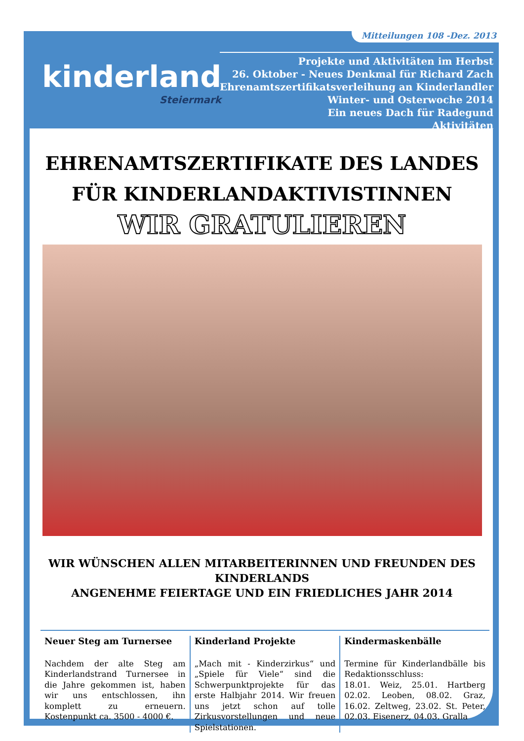Mitteilungen 108 -Dez. 2013
kinderland
Steiermark
Projekte und Aktivitäten im Herbst
26. Oktober - Neues Denkmal für Richard Zach
Ehrenamtszertifikatsverleihung an Kinderlandler
Winter- und Osterwoche 2014
Ein neues Dach für Radegund
Aktivitäten
EHRENAMTSZERTIFIKATE DES LANDES
FÜR KINDERLANDAKTIVISTINNEN
WIR GRATULIEREN
WIR WÜNSCHEN ALLEN MITARBEITERINNEN UND FREUNDEN DES KINDERLANDS
ANGENEHME FEIERTAGE UND EIN FRIEDLICHES JAHR 2014
Neuer Steg am Turnersee
Nachdem der alte Steg am Kinderlandstrand Turnersee in die Jahre gekommen ist, haben wir uns entschlossen, ihn komplett zu erneuern. Kostenpunkt ca. 3500 - 4000 €.
Kinderland Projekte
„Mach mit - Kinderzirkus“ und „Spiele für Viele“ sind die Schwerpunktprojekte für das erste Halbjahr 2014. Wir freuen uns jetzt schon auf tolle Zirkusvorstellungen und neue Spielstationen.
Kindermaskenbälle
Termine für Kinderlandbälle bis Redaktionsschluss:
18.01. Weiz, 25.01. Hartberg 02.02. Leoben, 08.02. Graz, 16.02. Zeltweg, 23.02. St. Peter, 02.03. Eisenerz, 04.03. Gralla